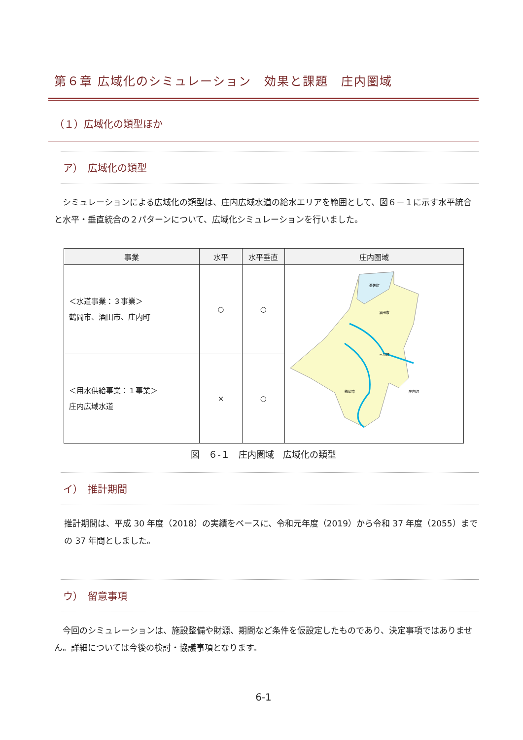第６章 広域化のシミュレーション　効果と課題　庄内圏域
（１）広域化の類型ほか
ア）　広域化の類型
　シミュレーションによる広域化の類型は、庄内広域水道の給水エリアを範囲として、図６－１に示す水平統合と水平・垂直統合の２パターンについて、広域化シミュレーションを行いました。
| 事業 | 水平 | 水平垂直 | 庄内圏域 |
| --- | --- | --- | --- |
| ＜水道事業：３事業＞ 鶴岡市、酒田市、庄内町 | ○ | ○ | 遊佐町 酒田市 三川町 鶴岡市 庄内町 |
| ＜用水供給事業：１事業＞ 庄内広域水道 | × | ○ | |
図　６-１　庄内圏域　広域化の類型
イ）　推計期間
推計期間は、平成 30 年度（2018）の実績をベースに、令和元年度（2019）から令和 37 年度（2055）までの 37 年間としました。
ウ）　留意事項
　今回のシミュレーションは、施設整備や財源、期間など条件を仮設定したものであり、決定事項ではありません。詳細については今後の検討・協議事項となります。
6-1